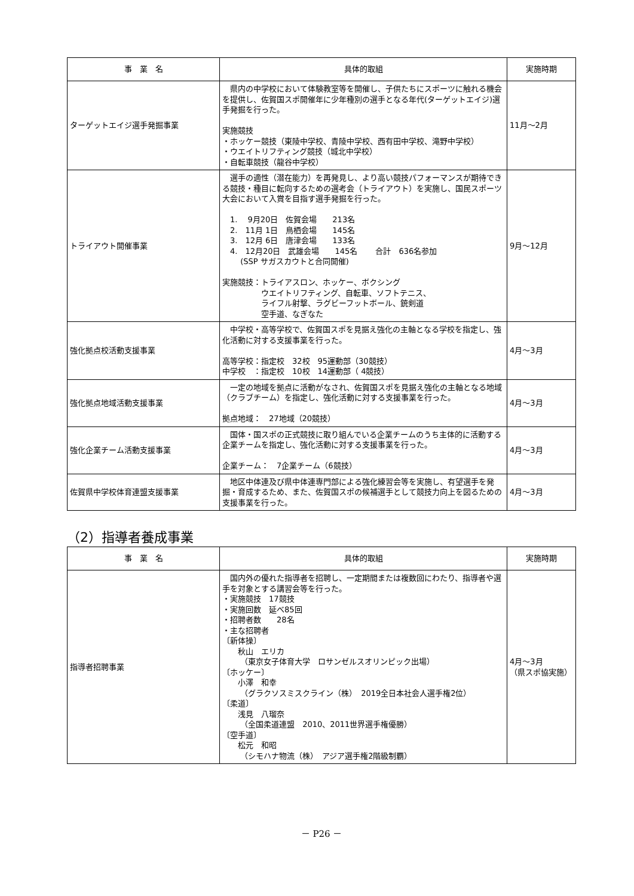| 事 業 名 | 具体的取組 | 実施時期 |
| --- | --- | --- |
| ターゲットエイジ選手発掘事業 | 県内の中学校において体験教室等を開催し、子供たちにスポーツに触れる機会を提供し、佐賀国スポ開催年に少年種別の選手となる年代(ターゲットエイジ)選手発掘を行った。 実施競技 ・ホッケー競技（東陵中学校、青陵中学校、西有田中学校、滝野中学校） ・ウエイトリフティング競技（城北中学校） ・自転車競技（龍谷中学校） | 11月～2月 |
| トライアウト開催事業 | 選手の適性（潜在能力）を再発見し、より高い競技パフォーマンスが期待できる競技・種目に転向するための選考会（トライアウト）を実施し、国民スポーツ大会において入賞を目指す選手発掘を行った。 1. 9月20日 佐賀会場 213名 2. 11月 1日 鳥栖会場 145名 3. 12月 6日 唐津会場 133名 4. 12月20日 武雄会場 145名 合計 636名参加 (SSP サガスカウトと合同開催) 実施競技：トライアスロン、ホッケー、ボクシング ウエイトリフティング、自転車、ソフトテニス、 ライフル射撃、ラグビーフットボール、銃剣道 空手道、なぎなた | 9月～12月 |
| 強化拠点校活動支援事業 | 中学校・高等学校で、佐賀国スポを見据え強化の主軸となる学校を指定し、強化活動に対する支援事業を行った。 高等学校：指定校 32校 95運動部（30競技） 中学校 ：指定校 10校 14運動部（ 4競技） | 4月～3月 |
| 強化拠点地域活動支援事業 | 一定の地域を拠点に活動がなされ、佐賀国スポを見据え強化の主軸となる地域（クラブチーム）を指定し、強化活動に対する支援事業を行った。 拠点地域： 27地域（20競技） | 4月～3月 |
| 強化企業チーム活動支援事業 | 国体・国スポの正式競技に取り組んでいる企業チームのうち主体的に活動する企業チームを指定し、強化活動に対する支援事業を行った。 企業チーム： 7企業チーム（6競技） | 4月～3月 |
| 佐賀県中学校体育連盟支援事業 | 地区中体連及び県中体連専門部による強化練習会等を実施し、有望選手を発掘・育成するため、また、佐賀国スポの候補選手として競技力向上を図るための支援事業を行った。 | 4月～3月 |
（2）指導者養成事業
| 事 業 名 | 具体的取組 | 実施時期 |
| --- | --- | --- |
| 指導者招聘事業 | 国内外の優れた指導者を招聘し、一定期間または複数回にわたり、指導者や選手を対象とする講習会等を行った。 ・実施競技 17競技 ・実施回数 延べ85回 ・招聘者数 28名 ・主な招聘者 〔新体操〕 秋山 エリカ （東京女子体育大学 ロサンゼルスオリンピック出場） 〔ホッケー〕 小澤 和幸 （グラクソスミスクライン（株） 2019全日本社会人選手権2位） 〔柔道〕 浅見 八瑠奈 （全国柔道連盟 2010、2011世界選手権優勝） 〔空手道〕 松元 和昭 （シモハナ物流（株） アジア選手権2階級制覇） | 4月～3月 （県スポ協実施） |
－ P26 －